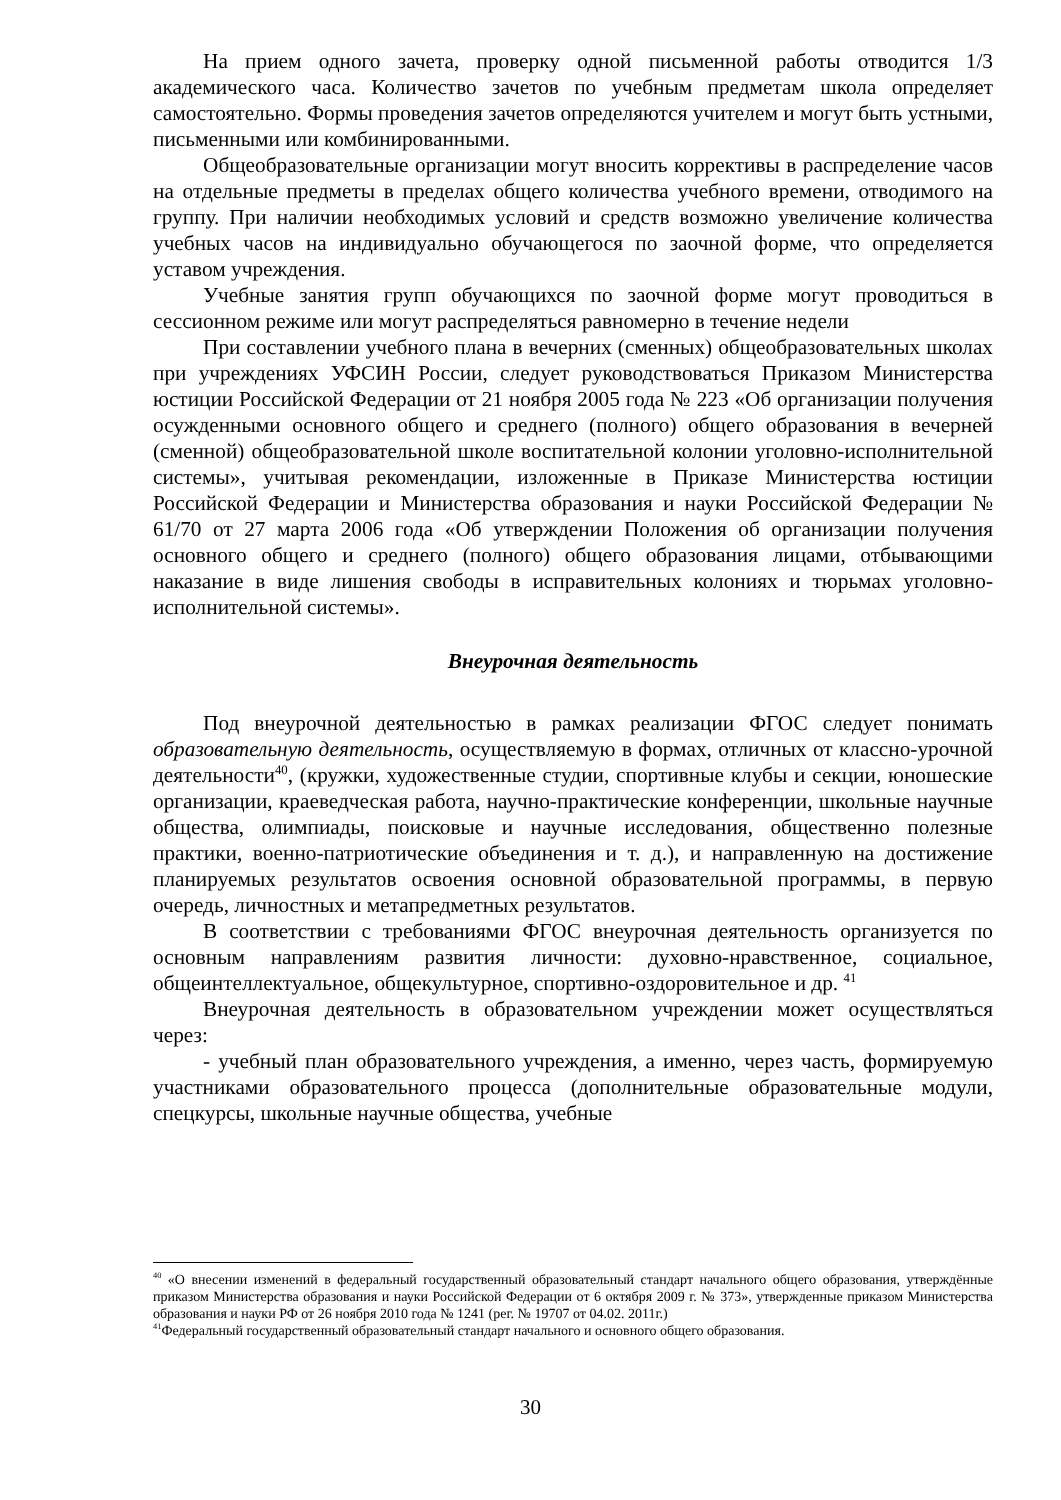На прием одного зачета, проверку одной письменной работы отводится 1/3 академического часа. Количество зачетов по учебным предметам школа определяет самостоятельно. Формы проведения зачетов определяются учителем и могут быть устными, письменными или комбинированными.
Общеобразовательные организации могут вносить коррективы в распределение часов на отдельные предметы в пределах общего количества учебного времени, отводимого на группу. При наличии необходимых условий и средств возможно увеличение количества учебных часов на индивидуально обучающегося по заочной форме, что определяется уставом учреждения.
Учебные занятия групп обучающихся по заочной форме могут проводиться в сессионном режиме или могут распределяться равномерно в течение недели
При составлении учебного плана в вечерних (сменных) общеобразовательных школах при учреждениях УФСИН России, следует руководствоваться Приказом Министерства юстиции Российской Федерации от 21 ноября 2005 года № 223 «Об организации получения осужденными основного общего и среднего (полного) общего образования в вечерней (сменной) общеобразовательной школе воспитательной колонии уголовно-исполнительной системы», учитывая рекомендации, изложенные в Приказе Министерства юстиции Российской Федерации и Министерства образования и науки Российской Федерации № 61/70 от 27 марта 2006 года «Об утверждении Положения об организации получения основного общего и среднего (полного) общего образования лицами, отбывающими наказание в виде лишения свободы в исправительных колониях и тюрьмах уголовно-исполнительной системы».
Внеурочная деятельность
Под внеурочной деятельностью в рамках реализации ФГОС следует понимать образовательную деятельность, осуществляемую в формах, отличных от классно-урочной деятельности<sup>40</sup>, (кружки, художественные студии, спортивные клубы и секции, юношеские организации, краеведческая работа, научно-практические конференции, школьные научные общества, олимпиады, поисковые и научные исследования, общественно полезные практики, военно-патриотические объединения и т. д.), и направленную на достижение планируемых результатов освоения основной образовательной программы, в первую очередь, личностных и метапредметных результатов.
В соответствии с требованиями ФГОС внеурочная деятельность организуется по основным направлениям развития личности: духовно-нравственное, социальное, общеинтеллектуальное, общекультурное, спортивно-оздоровительное и др. <sup>41</sup>
Внеурочная деятельность в образовательном учреждении может осуществляться через:
- учебный план образовательного учреждения, а именно, через часть, формируемую участниками образовательного процесса (дополнительные образовательные модули, спецкурсы, школьные научные общества, учебные
<sup>40</sup> «О внесении изменений в федеральный государственный образовательный стандарт начального общего образования, утверждённые приказом Министерства образования и науки Российской Федерации от 6 октября 2009 г. № 373», утвержденные приказом Министерства образования и науки РФ от 26 ноября 2010 года № 1241 (рег. № 19707 от 04.02. 2011г.)
<sup>41</sup> Федеральный государственный образовательный стандарт начального и основного общего образования.
30